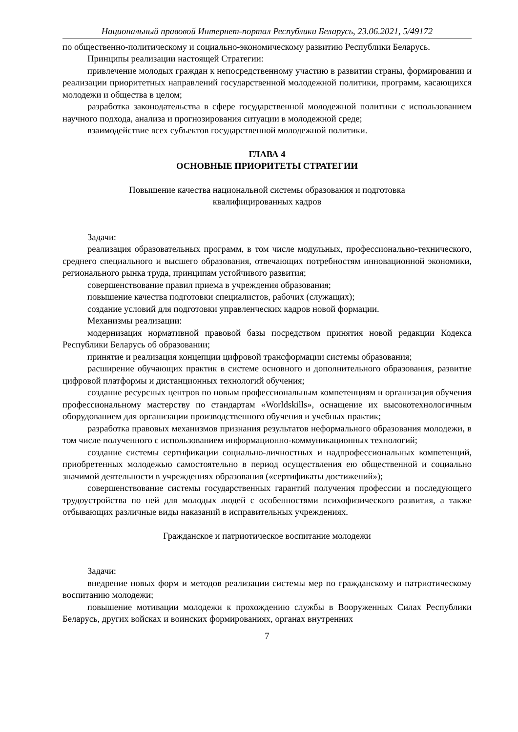Национальный правовой Интернет-портал Республики Беларусь, 23.06.2021, 5/49172
по общественно-политическому и социально-экономическому развитию Республики Беларусь.
Принципы реализации настоящей Стратегии:
привлечение молодых граждан к непосредственному участию в развитии страны, формировании и реализации приоритетных направлений государственной молодежной политики, программ, касающихся молодежи и общества в целом;
разработка законодательства в сфере государственной молодежной политики с использованием научного подхода, анализа и прогнозирования ситуации в молодежной среде;
взаимодействие всех субъектов государственной молодежной политики.
ГЛАВА 4
ОСНОВНЫЕ ПРИОРИТЕТЫ СТРАТЕГИИ
Повышение качества национальной системы образования и подготовка
квалифицированных кадров
Задачи:
реализация образовательных программ, в том числе модульных, профессионально-технического, среднего специального и высшего образования, отвечающих потребностям инновационной экономики, регионального рынка труда, принципам устойчивого развития;
совершенствование правил приема в учреждения образования;
повышение качества подготовки специалистов, рабочих (служащих);
создание условий для подготовки управленческих кадров новой формации.
Механизмы реализации:
модернизация нормативной правовой базы посредством принятия новой редакции Кодекса Республики Беларусь об образовании;
принятие и реализация концепции цифровой трансформации системы образования;
расширение обучающих практик в системе основного и дополнительного образования, развитие цифровой платформы и дистанционных технологий обучения;
создание ресурсных центров по новым профессиональным компетенциям и организация обучения профессиональному мастерству по стандартам «Worldskills», оснащение их высокотехнологичным оборудованием для организации производственного обучения и учебных практик;
разработка правовых механизмов признания результатов неформального образования молодежи, в том числе полученного с использованием информационно-коммуникационных технологий;
создание системы сертификации социально-личностных и надпрофессиональных компетенций, приобретенных молодежью самостоятельно в период осуществления ею общественной и социально значимой деятельности в учреждениях образования («сертификаты достижений»);
совершенствование системы государственных гарантий получения профессии и последующего трудоустройства по ней для молодых людей с особенностями психофизического развития, а также отбывающих различные виды наказаний в исправительных учреждениях.
Гражданское и патриотическое воспитание молодежи
Задачи:
внедрение новых форм и методов реализации системы мер по гражданскому и патриотическому воспитанию молодежи;
повышение мотивации молодежи к прохождению службы в Вооруженных Силах Республики Беларусь, других войсках и воинских формированиях, органах внутренних
7